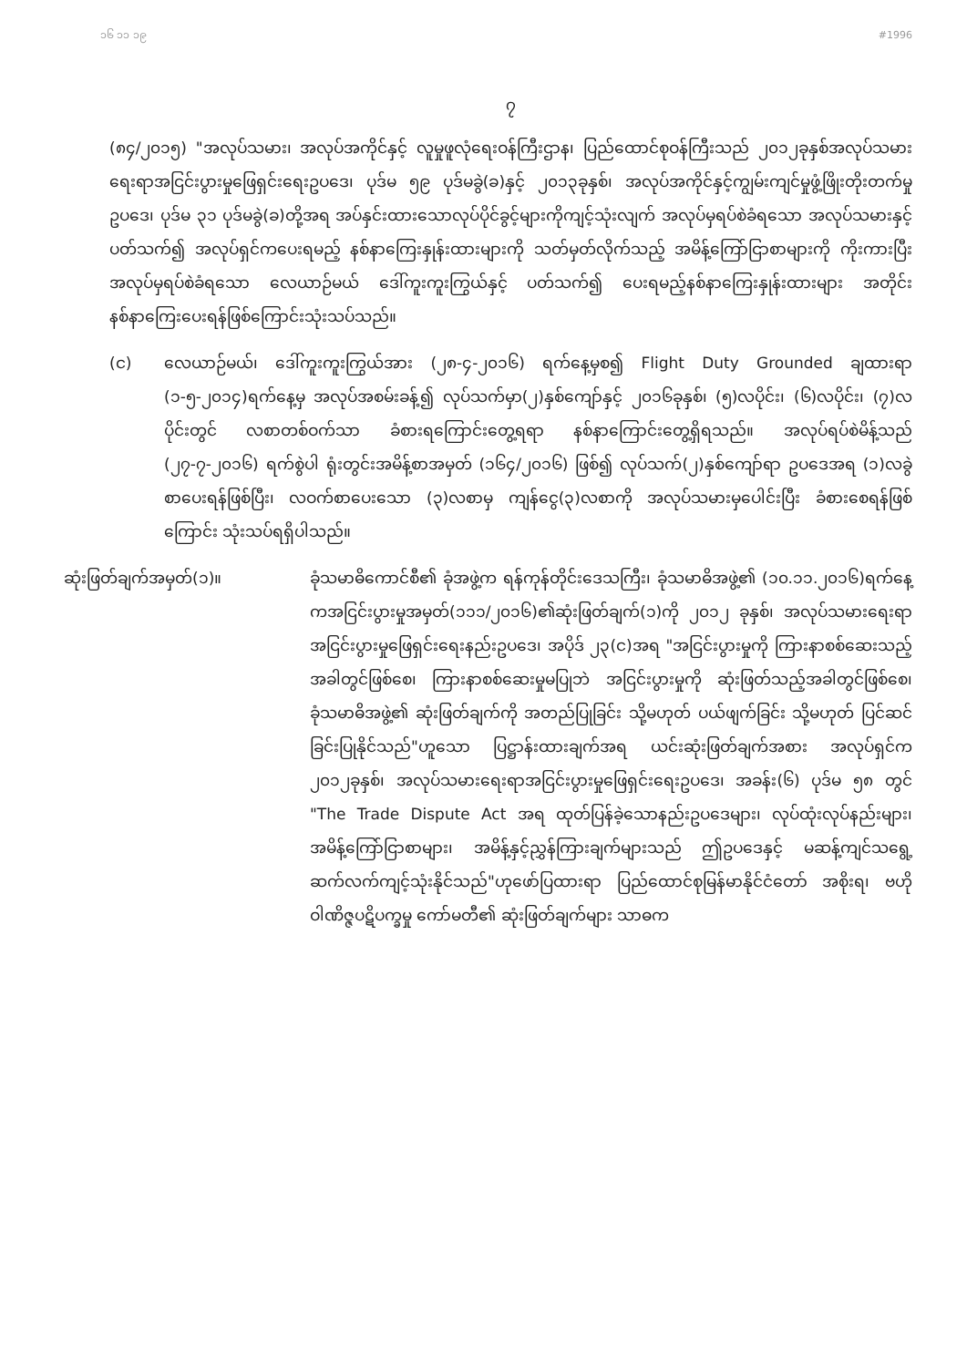၁၆ ၁၁ ၁၉ #1996
၇
(၈၄/၂၀၁၅) "အလုပ်သမား၊ အလုပ်အကိုင်နှင့် လူမှုဖူလုံရေးဝန်ကြီးဌာန၊ ပြည်ထောင်စုဝန်ကြီးသည် ၂၀၁၂ခုနှစ်အလုပ်သမားရေးရာအငြင်းပွားမှုဖြေရှင်းရေးဥပဒေ၊ ပုဒ်မ ၅၉ ပုဒ်မခွဲ(ခ)နှင့် ၂၀၁၃ခုနှစ်၊ အလုပ်အကိုင်နှင့်ကျွမ်းကျင်မှုဖွံ့ဖြိုးတိုးတက်မှုဥပဒေ၊ ပုဒ်မ ၃၁ ပုဒ်မခွဲ(ခ)တို့အရ အပ်နှင်းထားသောလုပ်ပိုင်ခွင့်များကိုကျင့်သုံးလျက် အလုပ်မှရပ်စဲခံရသော အလုပ်သမားနှင့်ပတ်သက်၍ အလုပ်ရှင်ကပေးရမည့် နစ်နာကြေးနှုန်းထားများကို သတ်မှတ်လိုက်သည့် အမိန့်ကြော်ငြာစာများကို ကိုးကားပြီး အလုပ်မှရပ်စဲခံရသော လေယာဉ်မယ် ဒေါ်ကူးကူးကြွယ်နှင့် ပတ်သက်၍ ပေးရမည့်နစ်နာကြေးနှုန်းထားများ အတိုင်း နစ်နာကြေးပေးရန်ဖြစ်ကြောင်းသုံးသပ်သည်။
(င) လေယာဉ်မယ်၊ ဒေါ်ကူးကူးကြွယ်အား (၂၈-၄-၂၀၁၆) ရက်နေ့မှစ၍ Flight Duty Grounded ချထားရာ (၁-၅-၂၀၁၄)ရက်နေ့မှ အလုပ်အစမ်းခန့်၍ လုပ်သက်မှာ(၂)နှစ်ကျော်နှင့် ၂၀၁၆ခုနှစ်၊ (၅)လပိုင်း၊ (၆)လပိုင်း၊ (၇)လပိုင်းတွင် လစာတစ်ဝက်သာ ခံစားရကြောင်းတွေ့ရရာ နစ်နာကြောင်းတွေ့ရှိရသည်။ အလုပ်ရပ်စဲမိန့်သည် (၂၇-၇-၂၀၁၆) ရက်စွဲပါ ရုံးတွင်းအမိန့်စာအမှတ် (၁၆၄/၂၀၁၆) ဖြစ်၍ လုပ်သက်(၂)နှစ်ကျော်ရာ ဥပဒေအရ (၁)လခွဲစာပေးရန်ဖြစ်ပြီး၊ လဝက်စာပေးသော (၃)လစာမှ ကျန်ငွေ(၃)လစာကို အလုပ်သမားမှပေါင်းပြီး ခံစားစေရန်ဖြစ်ကြောင်း သုံးသပ်ရရှိပါသည်။
ဆုံးဖြတ်ချက်အမှတ်(၁)။ ခုံသမာဓိကောင်စီ၏ ခုံအဖွဲ့က ရန်ကုန်တိုင်းဒေသကြီး၊ ခုံသမာဓိအဖွဲ့၏ (၁၀.၁၁.၂၀၁၆)ရက်နေ့ကအငြင်းပွားမှုအမှတ်(၁၁၁/၂၀၁၆)၏ဆုံးဖြတ်ချက်(၁)ကို ၂၀၁၂ ခုနှစ်၊ အလုပ်သမားရေးရာအငြင်းပွားမှုဖြေရှင်းရေးနည်းဥပဒေ၊ အပိုဒ် ၂၃(င)အရ "အငြင်းပွားမှုကို ကြားနာစစ်ဆေးသည့် အခါတွင်ဖြစ်စေ၊ ကြားနာစစ်ဆေးမှုမပြုဘဲ အငြင်းပွားမှုကို ဆုံးဖြတ်သည့်အခါတွင်ဖြစ်စေ၊ ခုံသမာဓိအဖွဲ့၏ ဆုံးဖြတ်ချက်ကို အတည်ပြုခြင်း သို့မဟုတ် ပယ်ဖျက်ခြင်း သို့မဟုတ် ပြင်ဆင်ခြင်းပြုနိုင်သည်"ဟူသော ပြဋ္ဌာန်းထားချက်အရ ယင်းဆုံးဖြတ်ချက်အစား အလုပ်ရှင်က ၂၀၁၂ခုနှစ်၊ အလုပ်သမားရေးရာအငြင်းပွားမှုဖြေရှင်းရေးဥပဒေ၊ အခန်း(၆) ပုဒ်မ ၅၈ တွင် "The Trade Dispute Act အရ ထုတ်ပြန်ခဲ့သောနည်းဥပဒေများ၊ လုပ်ထုံးလုပ်နည်းများ၊ အမိန့်ကြော်ငြာစာများ၊ အမိန့်နှင့်ညွှန်ကြားချက်များသည် ဤဥပဒေနှင့် မဆန့်ကျင်သရွေ့ ဆက်လက်ကျင့်သုံးနိုင်သည်"ဟုဖော်ပြထားရာ ပြည်ထောင်စုမြန်မာနိုင်ငံတော် အစိုးရ၊ ဗဟိုဝါဏိဇ္ဇပဋိပက္ခမှု ကော်မတီ၏ ဆုံးဖြတ်ချက်များ သာဓက